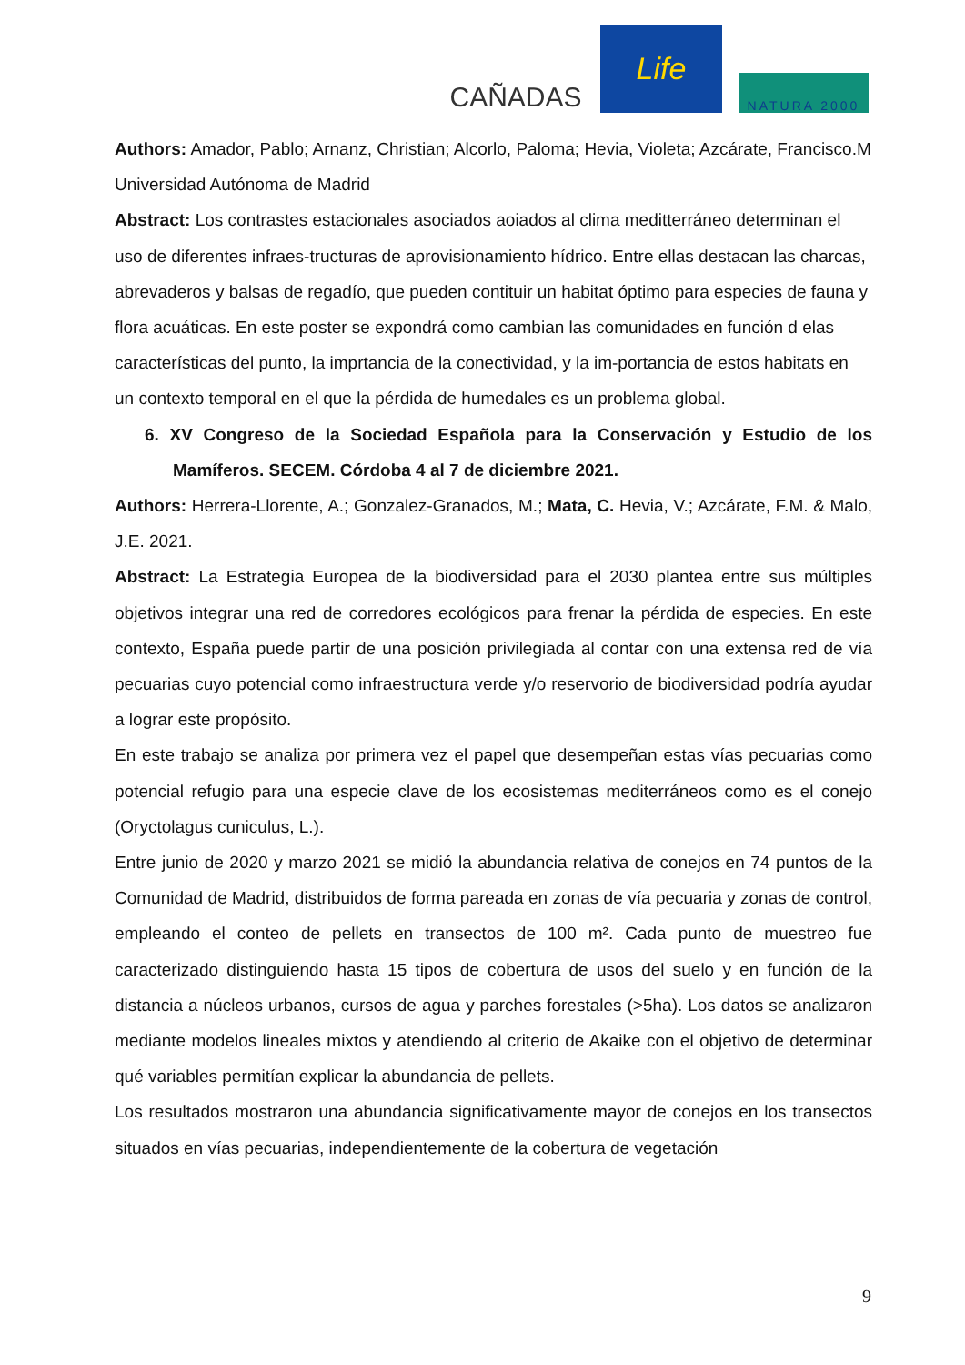CAÑADAS
Life
NATURA 2000
Authors: Amador, Pablo; Arnanz, Christian; Alcorlo, Paloma; Hevia, Violeta; Azcárate, Francisco.M
Universidad Autónoma de Madrid
Abstract: Los contrastes estacionales asociados aoiados al clima meditterráneo determinan el uso de diferentes infraes-tructuras de aprovisionamiento hídrico. Entre ellas destacan las charcas, abrevaderos y balsas de regadío, que pueden contituir un habitat óptimo para especies de fauna y flora acuáticas. En este poster se expondrá como cambian las comunidades en función d elas características del punto, la imprtancia de la conectividad, y la im-portancia de estos habitats en un contexto temporal en el que la pérdida de humedales es un problema global.
6. XV Congreso de la Sociedad Española para la Conservación y Estudio de los Mamíferos. SECEM. Córdoba 4 al 7 de diciembre 2021.
Authors: Herrera-Llorente, A.; Gonzalez-Granados, M.; Mata, C. Hevia, V.; Azcárate, F.M. & Malo, J.E. 2021.
Abstract: La Estrategia Europea de la biodiversidad para el 2030 plantea entre sus múltiples objetivos integrar una red de corredores ecológicos para frenar la pérdida de especies. En este contexto, España puede partir de una posición privilegiada al contar con una extensa red de vía pecuarias cuyo potencial como infraestructura verde y/o reservorio de biodiversidad podría ayudar a lograr este propósito.
En este trabajo se analiza por primera vez el papel que desempeñan estas vías pecuarias como potencial refugio para una especie clave de los ecosistemas mediterráneos como es el conejo (Oryctolagus cuniculus, L.).
Entre junio de 2020 y marzo 2021 se midió la abundancia relativa de conejos en 74 puntos de la Comunidad de Madrid, distribuidos de forma pareada en zonas de vía pecuaria y zonas de control, empleando el conteo de pellets en transectos de 100 m². Cada punto de muestreo fue caracterizado distinguiendo hasta 15 tipos de cobertura de usos del suelo y en función de la distancia a núcleos urbanos, cursos de agua y parches forestales (>5ha). Los datos se analizaron mediante modelos lineales mixtos y atendiendo al criterio de Akaike con el objetivo de determinar qué variables permitían explicar la abundancia de pellets.
Los resultados mostraron una abundancia significativamente mayor de conejos en los transectos situados en vías pecuarias, independientemente de la cobertura de vegetación
9